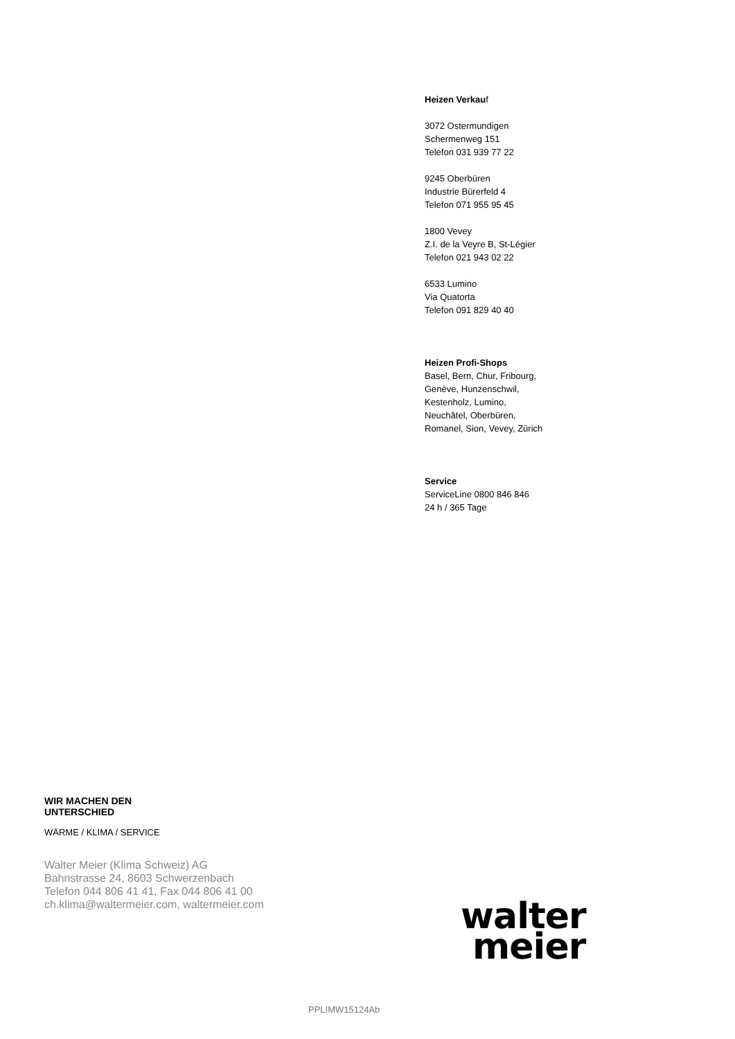Heizen Verkauf
3072 Ostermundigen
Schermenweg 151
Telefon 031 939 77 22
9245 Oberbüren
Industrie Bürerfeld 4
Telefon 071 955 95 45
1800 Vevey
Z.I. de la Veyre B, St-Légier
Telefon 021 943 02 22
6533 Lumino
Via Quatorta
Telefon 091 829 40 40
Heizen Profi-Shops
Basel, Bern, Chur, Fribourg,
Genève, Hunzenschwil,
Kestenholz, Lumino,
Neuchâtel, Oberbüren,
Romanel, Sion, Vevey, Zürich
Service
ServiceLine 0800 846 846
24 h / 365 Tage
WIR MACHEN DEN
UNTERSCHIED
WÄRME / KLIMA / SERVICE
Walter Meier (Klima Schweiz) AG
Bahnstrasse 24, 8603 Schwerzenbach
Telefon 044 806 41 41, Fax 044 806 41 00
ch.klima@waltermeier.com, waltermeier.com
walter
meier
PPLIMW15124Ab